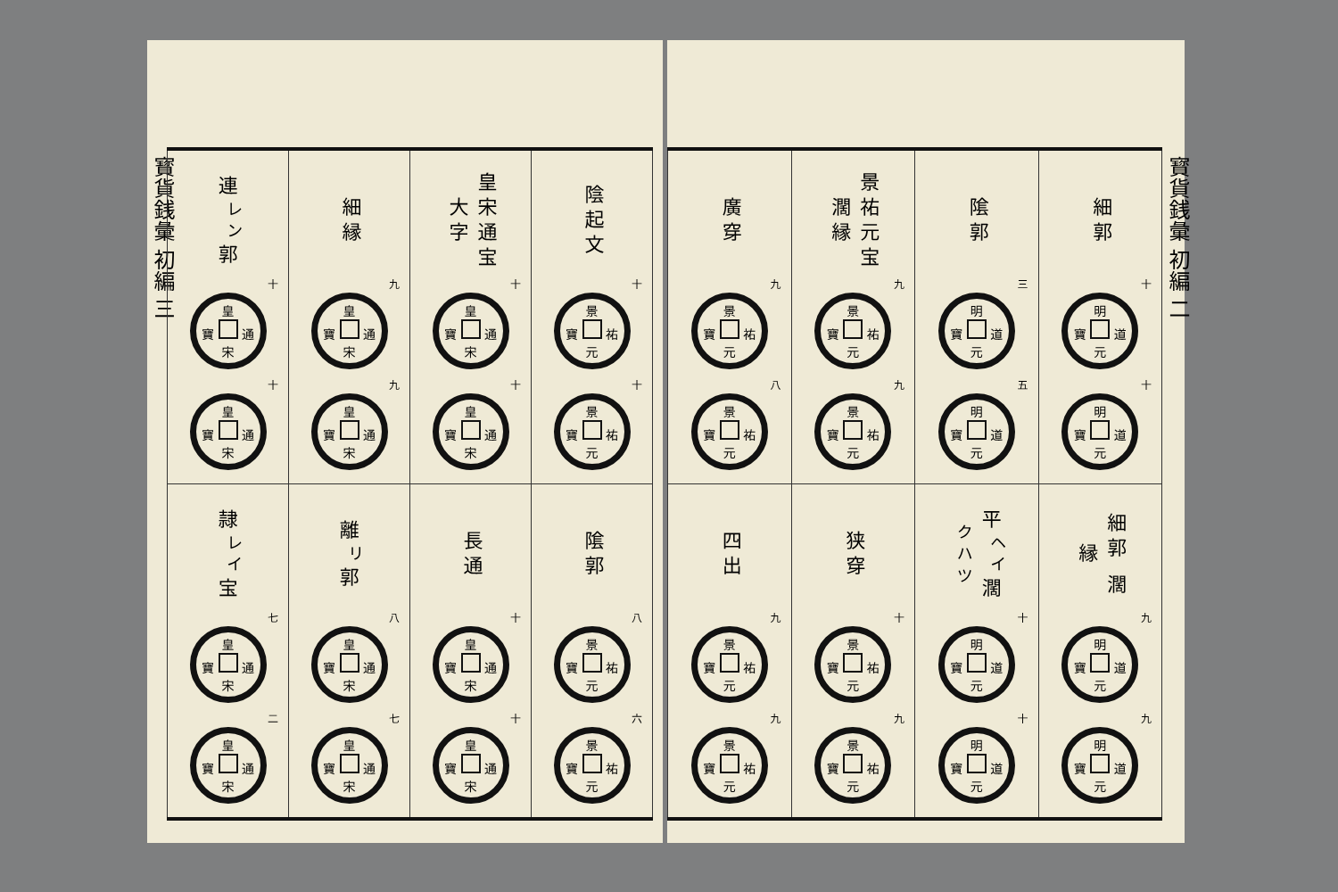寳貨銭彙 初編 三
| 連<sup>レン</sup>郭 十 皇 寶 通 宋 十 皇 寶 通 宋 | 細縁 九 皇 寶 通 宋 九 皇 寶 通 宋 | 皇宋通宝 大字 十 皇 寶 通 宋 十 皇 寶 通 宋 | 陰起文 十 景 寶 祐 元 十 景 寶 祐 元 |
| 隷<sup>レイ</sup>宝 七 皇 寶 通 宋 二 皇 寶 通 宋 | 離<sup>リ</sup>郭 八 皇 寶 通 宋 七 皇 寶 通 宋 | 長通 十 皇 寶 通 宋 十 皇 寶 通 宋 | 隂郭 八 景 寶 祐 元 六 景 寶 祐 元 |
| 廣穿 九 景 寶 祐 元 八 景 寶 祐 元 | 景祐元宝 濶縁 九 景 寶 祐 元 九 景 寶 祐 元 | 隂郭 三 明 寶 道 元 五 明 寶 道 元 | 細郭 十 明 寶 道 元 十 明 寶 道 元 |
| 四出 九 景 寶 祐 元 九 景 寶 祐 元 | 狭穿 十 景 寶 祐 元 九 景 寶 祐 元 | 平<sup>ヘイ</sup>濶<sup>クハツ</sup> 十 明 寶 道 元 十 明 寶 道 元 | 細郭 濶縁 九 明 寶 道 元 九 明 寶 道 元 |
寳貨銭彙 初編 二